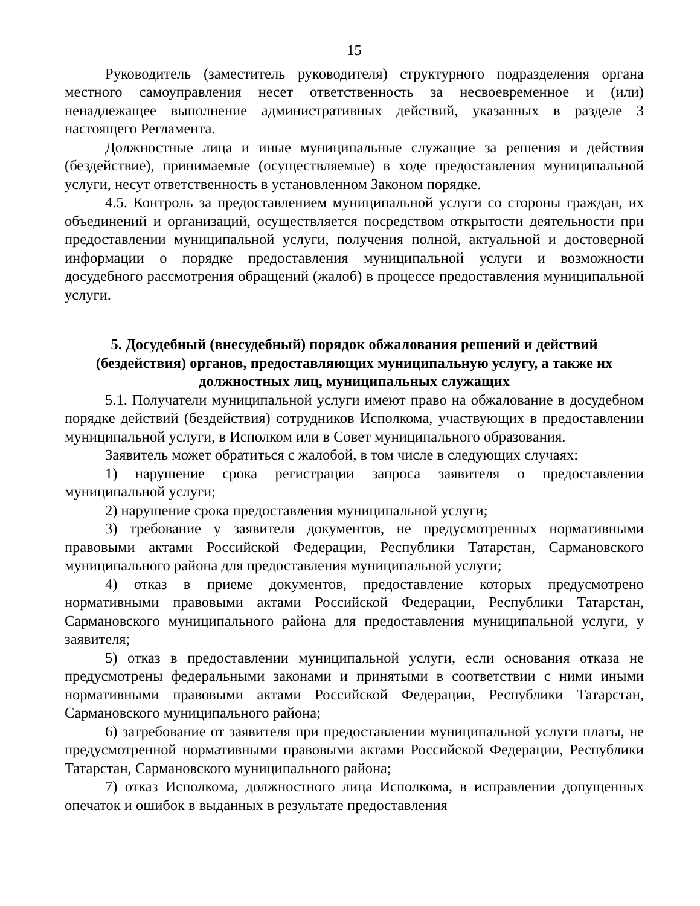15
Руководитель (заместитель руководителя) структурного подразделения органа местного самоуправления несет ответственность за несвоевременное и (или) ненадлежащее выполнение административных действий, указанных в разделе 3 настоящего Регламента.
Должностные лица и иные муниципальные служащие за решения и действия (бездействие), принимаемые (осуществляемые) в ходе предоставления муниципальной услуги, несут ответственность в установленном Законом порядке.
4.5. Контроль за предоставлением муниципальной услуги со стороны граждан, их объединений и организаций, осуществляется посредством открытости деятельности при предоставлении муниципальной услуги, получения полной, актуальной и достоверной информации о порядке предоставления муниципальной услуги и возможности досудебного рассмотрения обращений (жалоб) в процессе предоставления муниципальной услуги.
5. Досудебный (внесудебный) порядок обжалования решений и действий (бездействия) органов, предоставляющих муниципальную услугу, а также их должностных лиц, муниципальных служащих
5.1. Получатели муниципальной услуги имеют право на обжалование в досудебном порядке действий (бездействия) сотрудников Исполкома, участвующих в предоставлении муниципальной услуги, в Исполком или в Совет муниципального образования.
Заявитель может обратиться с жалобой, в том числе в следующих случаях:
1) нарушение срока регистрации запроса заявителя о предоставлении муниципальной услуги;
2) нарушение срока предоставления муниципальной услуги;
3) требование у заявителя документов, не предусмотренных нормативными правовыми актами Российской Федерации, Республики Татарстан, Сармановского муниципального района для предоставления муниципальной услуги;
4) отказ в приеме документов, предоставление которых предусмотрено нормативными правовыми актами Российской Федерации, Республики Татарстан, Сармановского муниципального района для предоставления муниципальной услуги, у заявителя;
5) отказ в предоставлении муниципальной услуги, если основания отказа не предусмотрены федеральными законами и принятыми в соответствии с ними иными нормативными правовыми актами Российской Федерации, Республики Татарстан, Сармановского муниципального района;
6) затребование от заявителя при предоставлении муниципальной услуги платы, не предусмотренной нормативными правовыми актами Российской Федерации, Республики Татарстан, Сармановского муниципального района;
7) отказ Исполкома, должностного лица Исполкома, в исправлении допущенных опечаток и ошибок в выданных в результате предоставления